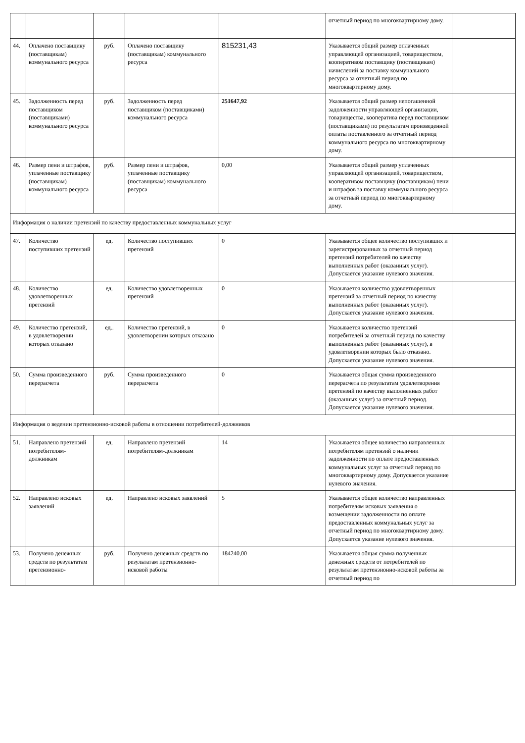| | | | | | отчетный период по многоквартирному дому. | |
| 44. | Оплачено поставщику (поставщикам) коммунального ресурса | руб. | Оплачено поставщику (поставщикам) коммунального ресурса | 815231,43 | Указывается общий размер оплаченных управляющей организацией, товариществом, кооперативом поставщику (поставщикам) начислений за поставку коммунального ресурса за отчетный период по многоквартирному дому. | |
| 45. | Задолженность перед поставщиком (поставщиками) коммунального ресурса | руб. | Задолженность перед поставщиком (поставщиками) коммунального ресурса | 251647,92 | Указывается общий размер непогашенной задолженности управляющей организации, товарищества, кооператива перед поставщиком (поставщиками) по результатам произведенной оплаты поставленного за отчетный период коммунального ресурса по многоквартирному дому. | |
| 46. | Размер пени и штрафов, уплаченные поставщику (поставщикам) коммунального ресурса | руб. | Размер пени и штрафов, уплаченные поставщику (поставщикам) коммунального ресурса | 0,00 | Указывается общий размер уплаченных управляющей организацией, товариществом, кооперативом поставщику (поставщикам) пени и штрафов за поставку коммунального ресурса за отчетный период по многоквартирному дому. | |
| Информация о наличии претензий по качеству предоставленных коммунальных услуг | | | | | | |
| 47. | Количество поступивших претензий | ед. | Количество поступивших претензий | 0 | Указывается общее количество поступивших и зарегистрированных за отчетный период претензий потребителей по качеству выполненных работ (оказанных услуг). Допускается указание нулевого значения. | |
| 48. | Количество удовлетворенных претензий | ед. | Количество удовлетворенных претензий | 0 | Указывается количество удовлетворенных претензий за отчетный период по качеству выполненных работ (оказанных услуг). Допускается указание нулевого значения. | |
| 49. | Количество претензий, в удовлетворении которых отказано | ед.. | Количество претензий, в удовлетворении которых отказано | 0 | Указывается количество претензий потребителей за отчетный период по качеству выполненных работ (оказанных услуг), в удовлетворении которых было отказано. Допускается указание нулевого значения. | |
| 50. | Сумма произведенного перерасчета | руб. | Сумма произведенного перерасчета | 0 | Указывается общая сумма произведенного перерасчета по результатам удовлетворения претензий по качеству выполненных работ (оказанных услуг) за отчетный период. Допускается указание нулевого значения. | |
| Информация о ведении претензионно-исковой работы в отношении потребителей-должников | | | | | | |
| 51. | Направлено претензий потребителям-должникам | ед. | Направлено претензий потребителям-должникам | 14 | Указывается общее количество направленных потребителям претензий о наличии задолженности по оплате предоставленных коммунальных услуг за отчетный период по многоквартирному дому. Допускается указание нулевого значения. | |
| 52. | Направлено исковых заявлений | ед. | Направлено исковых заявлений | 5 | Указывается общее количество направленных потребителям исковых заявления о возмещении задолженности по оплате предоставленных коммунальных услуг за отчетный период по многоквартирному дому. Допускается указание нулевого значения. | |
| 53. | Получено денежных средств по результатам претензионно- | руб. | Получено денежных средств по результатам претензионно-исковой работы | 184240,00 | Указывается общая сумма полученных денежных средств от потребителей по результатам претензионно-исковой работы за отчетный период по | |